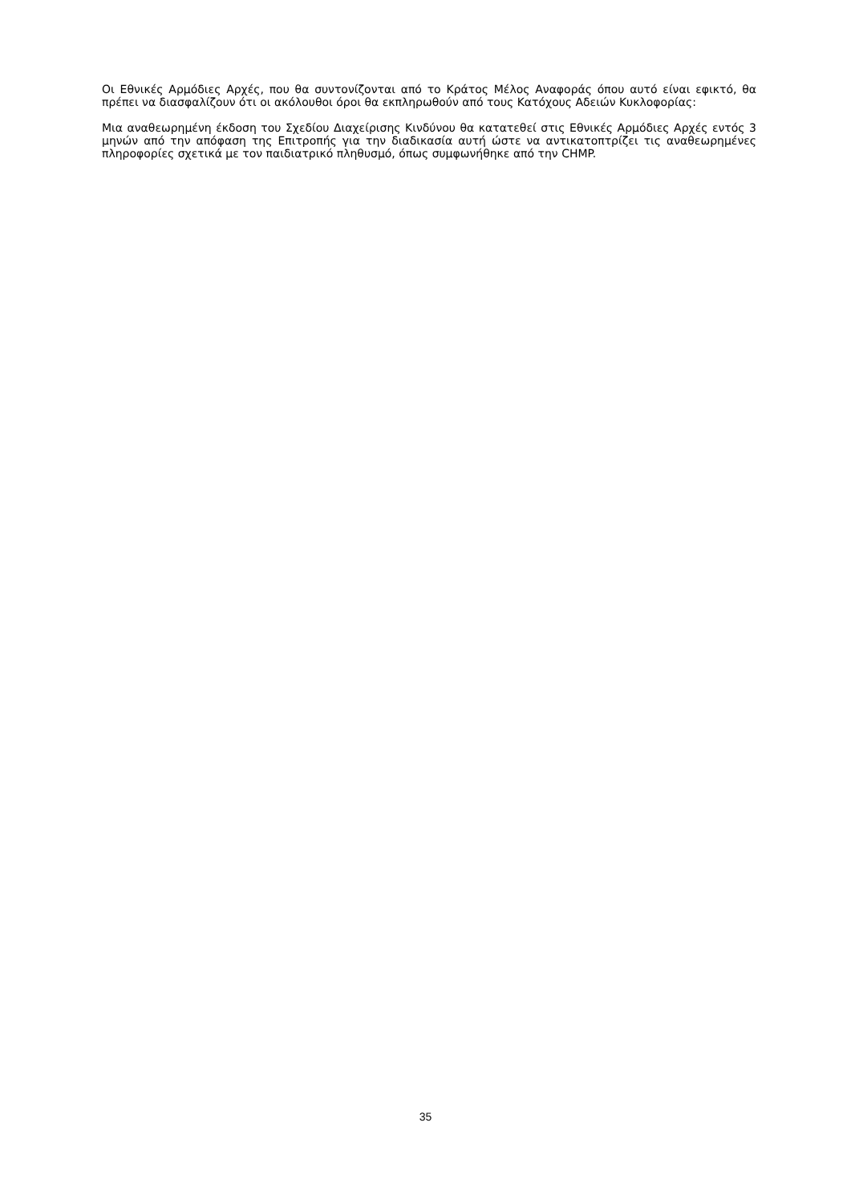Οι Εθνικές Αρμόδιες Αρχές, που θα συντονίζονται από το Κράτος Μέλος Αναφοράς όπου αυτό είναι εφικτό, θα πρέπει να διασφαλίζουν ότι οι ακόλουθοι όροι θα εκπληρωθούν από τους Κατόχους Αδειών Κυκλοφορίας:
Μια αναθεωρημένη έκδοση του Σχεδίου Διαχείρισης Κινδύνου θα κατατεθεί στις Εθνικές Αρμόδιες Αρχές εντός 3 μηνών από την απόφαση της Επιτροπής για την διαδικασία αυτή ώστε να αντικατοπτρίζει τις αναθεωρημένες πληροφορίες σχετικά με τον παιδιατρικό πληθυσμό, όπως συμφωνήθηκε από την CHMP.
35